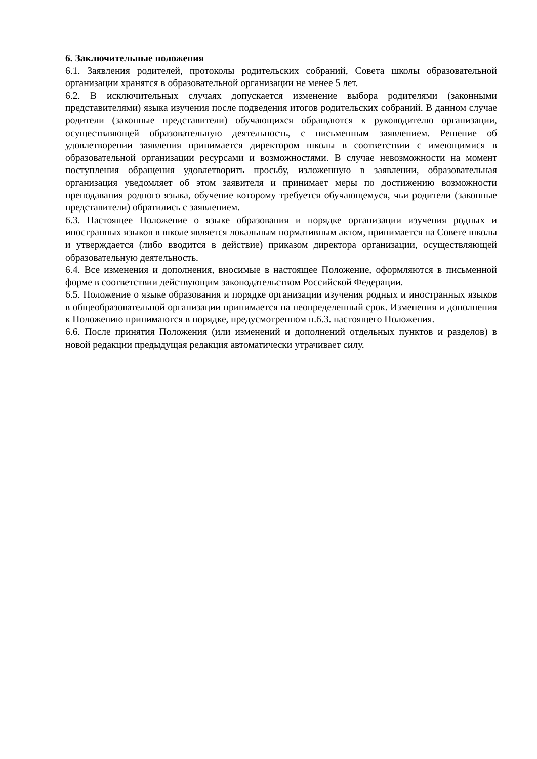6. Заключительные положения
6.1. Заявления родителей, протоколы родительских собраний, Совета школы образовательной организации хранятся в образовательной организации не менее 5 лет.
6.2. В исключительных случаях допускается изменение выбора родителями (законными представителями) языка изучения после подведения итогов родительских собраний. В данном случае родители (законные представители) обучающихся обращаются к руководителю организации, осуществляющей образовательную деятельность, с письменным заявлением. Решение об удовлетворении заявления принимается директором школы в соответствии с имеющимися в образовательной организации ресурсами и возможностями. В случае невозможности на момент поступления обращения удовлетворить просьбу, изложенную в заявлении, образовательная организация уведомляет об этом заявителя и принимает меры по достижению возможности преподавания родного языка, обучение которому требуется обучающемуся, чьи родители (законные представители) обратились с заявлением.
6.3. Настоящее Положение о языке образования и порядке организации изучения родных и иностранных языков в школе является локальным нормативным актом, принимается на Совете школы и утверждается (либо вводится в действие) приказом директора организации, осуществляющей образовательную деятельность.
6.4. Все изменения и дополнения, вносимые в настоящее Положение, оформляются в письменной форме в соответствии действующим законодательством Российской Федерации.
6.5. Положение о языке образования и порядке организации изучения родных и иностранных языков в общеобразовательной организации принимается на неопределенный срок. Изменения и дополнения к Положению принимаются в порядке, предусмотренном п.6.3. настоящего Положения.
6.6. После принятия Положения (или изменений и дополнений отдельных пунктов и разделов) в новой редакции предыдущая редакция автоматически утрачивает силу.